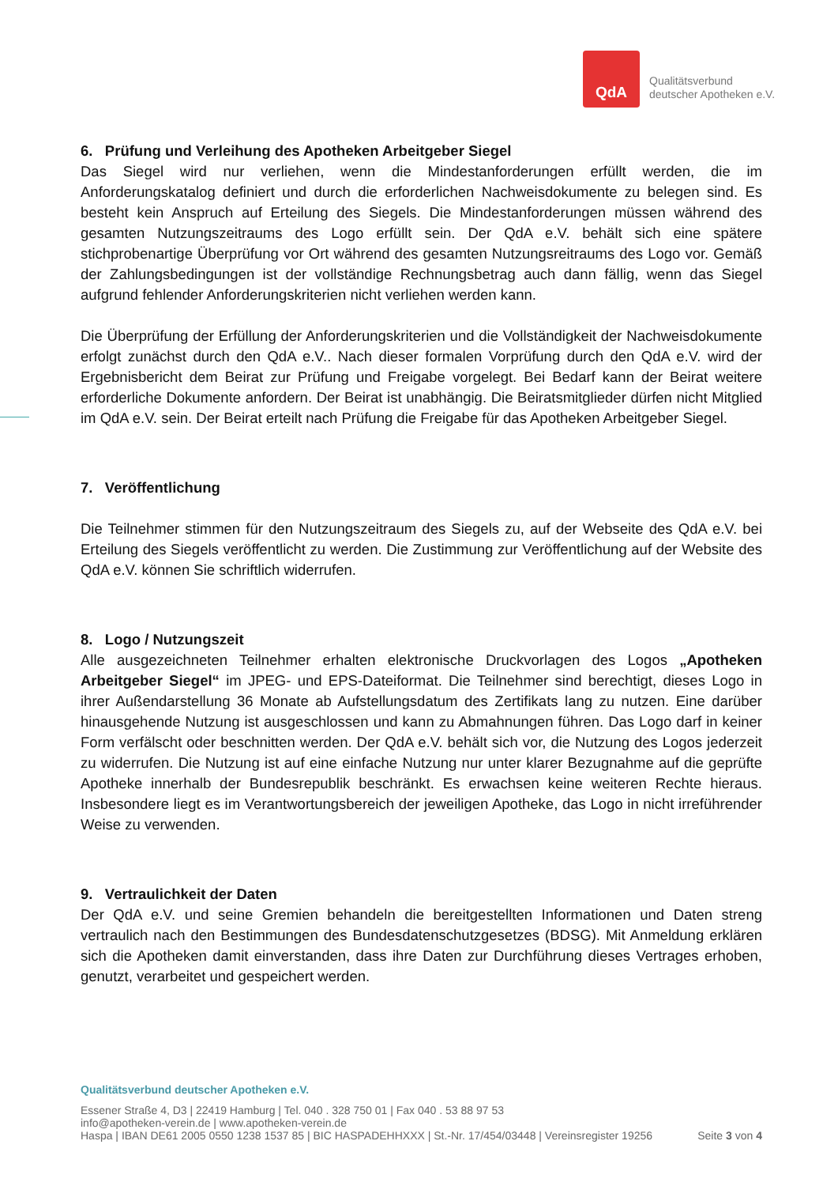QdA
Qualitätsverbund
deutscher Apotheken e.V.
6. Prüfung und Verleihung des Apotheken Arbeitgeber Siegel
Das Siegel wird nur verliehen, wenn die Mindestanforderungen erfüllt werden, die im Anforderungskatalog definiert und durch die erforderlichen Nachweisdokumente zu belegen sind. Es besteht kein Anspruch auf Erteilung des Siegels. Die Mindestanforderungen müssen während des gesamten Nutzungszeitraums des Logo erfüllt sein. Der QdA e.V. behält sich eine spätere stichprobenartige Überprüfung vor Ort während des gesamten Nutzungsreitraums des Logo vor. Gemäß der Zahlungsbedingungen ist der vollständige Rechnungsbetrag auch dann fällig, wenn das Siegel aufgrund fehlender Anforderungskriterien nicht verliehen werden kann.
Die Überprüfung der Erfüllung der Anforderungskriterien und die Vollständigkeit der Nachweisdokumente erfolgt zunächst durch den QdA e.V.. Nach dieser formalen Vorprüfung durch den QdA e.V. wird der Ergebnisbericht dem Beirat zur Prüfung und Freigabe vorgelegt. Bei Bedarf kann der Beirat weitere erforderliche Dokumente anfordern. Der Beirat ist unabhängig. Die Beiratsmitglieder dürfen nicht Mitglied im QdA e.V. sein. Der Beirat erteilt nach Prüfung die Freigabe für das Apotheken Arbeitgeber Siegel.
7. Veröffentlichung
Die Teilnehmer stimmen für den Nutzungszeitraum des Siegels zu, auf der Webseite des QdA e.V. bei Erteilung des Siegels veröffentlicht zu werden. Die Zustimmung zur Veröffentlichung auf der Website des QdA e.V. können Sie schriftlich widerrufen.
8. Logo / Nutzungszeit
Alle ausgezeichneten Teilnehmer erhalten elektronische Druckvorlagen des Logos „Apotheken Arbeitgeber Siegel“ im JPEG- und EPS-Dateiformat. Die Teilnehmer sind berechtigt, dieses Logo in ihrer Außendarstellung 36 Monate ab Aufstellungsdatum des Zertifikats lang zu nutzen. Eine darüber hinausgehende Nutzung ist ausgeschlossen und kann zu Abmahnungen führen. Das Logo darf in keiner Form verfälscht oder beschnitten werden. Der QdA e.V. behält sich vor, die Nutzung des Logos jederzeit zu widerrufen. Die Nutzung ist auf eine einfache Nutzung nur unter klarer Bezugnahme auf die geprüfte Apotheke innerhalb der Bundesrepublik beschränkt. Es erwachsen keine weiteren Rechte hieraus. Insbesondere liegt es im Verantwortungsbereich der jeweiligen Apotheke, das Logo in nicht irreführender Weise zu verwenden.
9. Vertraulichkeit der Daten
Der QdA e.V. und seine Gremien behandeln die bereitgestellten Informationen und Daten streng vertraulich nach den Bestimmungen des Bundesdatenschutzgesetzes (BDSG). Mit Anmeldung erklären sich die Apotheken damit einverstanden, dass ihre Daten zur Durchführung dieses Vertrages erhoben, genutzt, verarbeitet und gespeichert werden.
Qualitätsverbund deutscher Apotheken e.V.
Essener Straße 4, D3 | 22419 Hamburg | Tel. 040 . 328 750 01 | Fax 040 . 53 88 97 53
info@apotheken-verein.de | www.apotheken-verein.de
Haspa | IBAN DE61 2005 0550 1238 1537 85 | BIC HASPADEHHXXX | St.-Nr. 17/454/03448 | Vereinsregister 19256 Seite 3 von 4